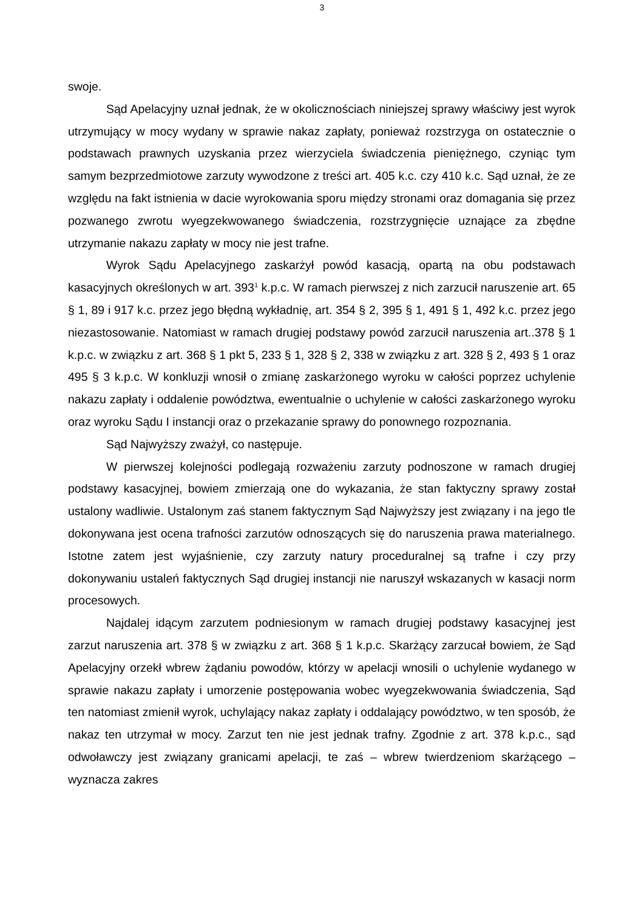3
swoje.
Sąd Apelacyjny uznał jednak, że w okolicznościach niniejszej sprawy właściwy jest wyrok utrzymujący w mocy wydany w sprawie nakaz zapłaty, ponieważ rozstrzyga on ostatecznie o podstawach prawnych uzyskania przez wierzyciela świadczenia pieniężnego, czyniąc tym samym bezprzedmiotowe zarzuty wywodzone z treści art. 405 k.c. czy 410 k.c. Sąd uznał, że ze względu na fakt istnienia w dacie wyrokowania sporu między stronami oraz domagania się przez pozwanego zwrotu wyegzekwowanego świadczenia, rozstrzygnięcie uznające za zbędne utrzymanie nakazu zapłaty w mocy nie jest trafne.
Wyrok Sądu Apelacyjnego zaskarżył powód kasacją, opartą na obu podstawach kasacyjnych określonych w art. 393<sup>1</sup> k.p.c. W ramach pierwszej z nich zarzucił naruszenie art. 65 § 1, 89 i 917 k.c. przez jego błędną wykładnię, art. 354 § 2, 395 § 1, 491 § 1, 492 k.c. przez jego niezastosowanie. Natomiast w ramach drugiej podstawy powód zarzucił naruszenia art..378 § 1 k.p.c. w związku z art. 368 § 1 pkt 5, 233 § 1, 328 § 2, 338 w związku z art. 328 § 2, 493 § 1 oraz 495 § 3 k.p.c. W konkluzji wnosił o zmianę zaskarżonego wyroku w całości poprzez uchylenie nakazu zapłaty i oddalenie powództwa, ewentualnie o uchylenie w całości zaskarżonego wyroku oraz wyroku Sądu I instancji oraz o przekazanie sprawy do ponownego rozpoznania.
Sąd Najwyższy zważył, co następuje.
W pierwszej kolejności podlegają rozważeniu zarzuty podnoszone w ramach drugiej podstawy kasacyjnej, bowiem zmierzają one do wykazania, że stan faktyczny sprawy został ustalony wadliwie. Ustalonym zaś stanem faktycznym Sąd Najwyższy jest związany i na jego tle dokonywana jest ocena trafności zarzutów odnoszących się do naruszenia prawa materialnego. Istotne zatem jest wyjaśnienie, czy zarzuty natury proceduralnej są trafne i czy przy dokonywaniu ustaleń faktycznych Sąd drugiej instancji nie naruszył wskazanych w kasacji norm procesowych.
Najdalej idącym zarzutem podniesionym w ramach drugiej podstawy kasacyjnej jest zarzut naruszenia art. 378 § w związku z art. 368 § 1 k.p.c. Skarżący zarzucał bowiem, że Sąd Apelacyjny orzekł wbrew żądaniu powodów, którzy w apelacji wnosili o uchylenie wydanego w sprawie nakazu zapłaty i umorzenie postępowania wobec wyegzekwowania świadczenia, Sąd ten natomiast zmienił wyrok, uchylający nakaz zapłaty i oddalający powództwo, w ten sposób, że nakaz ten utrzymał w mocy. Zarzut ten nie jest jednak trafny. Zgodnie z art. 378 k.p.c., sąd odwoławczy jest związany granicami apelacji, te zaś – wbrew twierdzeniom skarżącego – wyznacza zakres